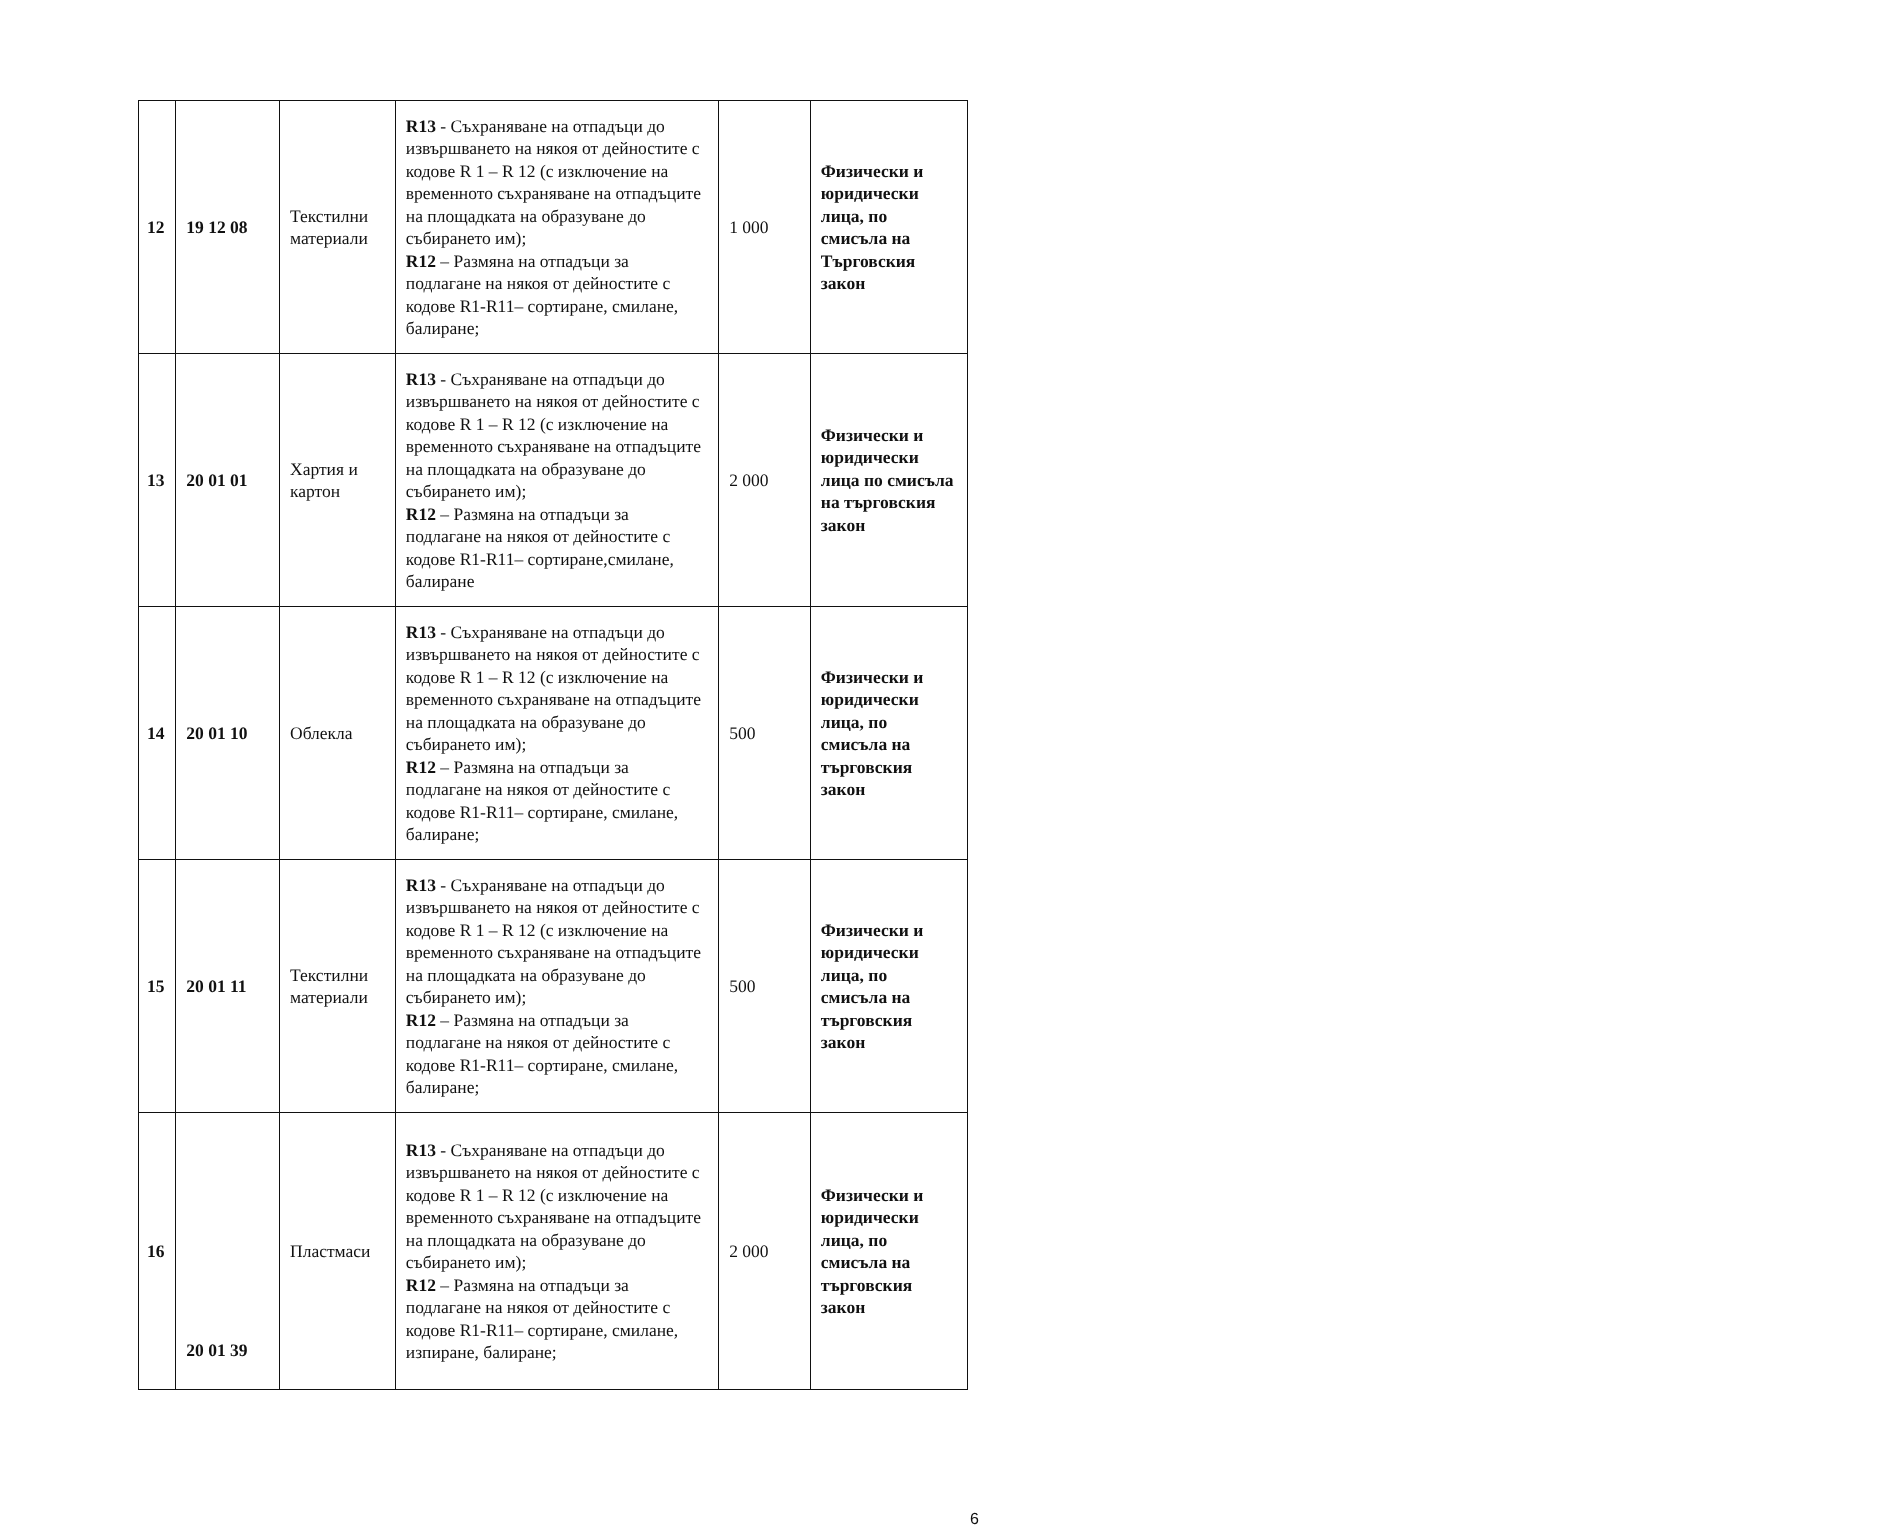| 12 | 19 12 08 | Текстилни материали | R13 - Съхраняване на отпадъци до извършването на някоя от дейностите с кодове R 1 – R 12 (с изключение на временното съхраняване на отпадъците на площадката на образуване до събирането им); R12 – Размяна на отпадъци за подлагане на някоя от дейностите с кодове R1-R11– сортиране, смилане, балиране; | 1 000 | Физически и юридически лица, по смисъла на Търговския закон |
| 13 | 20 01 01 | Хартия и картон | R13 - Съхраняване на отпадъци до извършването на някоя от дейностите с кодове R 1 – R 12 (с изключение на временното съхраняване на отпадъците на площадката на образуване до събирането им); R12 – Размяна на отпадъци за подлагане на някоя от дейностите с кодове R1-R11– сортиране,смилане, балиране | 2 000 | Физически и юридически лица по смисъла на търговския закон |
| 14 | 20 01 10 | Облекла | R13 - Съхраняване на отпадъци до извършването на някоя от дейностите с кодове R 1 – R 12 (с изключение на временното съхраняване на отпадъците на площадката на образуване до събирането им); R12 – Размяна на отпадъци за подлагане на някоя от дейностите с кодове R1-R11– сортиране, смилане, балиране; | 500 | Физически и юридически лица, по смисъла на търговския закон |
| 15 | 20 01 11 | Текстилни материали | R13 - Съхраняване на отпадъци до извършването на някоя от дейностите с кодове R 1 – R 12 (с изключение на временното съхраняване на отпадъците на площадката на образуване до събирането им); R12 – Размяна на отпадъци за подлагане на някоя от дейностите с кодове R1-R11– сортиране, смилане, балиране; | 500 | Физически и юридически лица, по смисъла на търговския закон |
| 16 | 20 01 39 | Пластмаси | R13 - Съхраняване на отпадъци до извършването на някоя от дейностите с кодове R 1 – R 12 (с изключение на временното съхраняване на отпадъците на площадката на образуване до събирането им); R12 – Размяна на отпадъци за подлагане на някоя от дейностите с кодове R1-R11– сортиране, смилане, изпиране, балиране; | 2 000 | Физически и юридически лица, по смисъла на търговския закон |
6